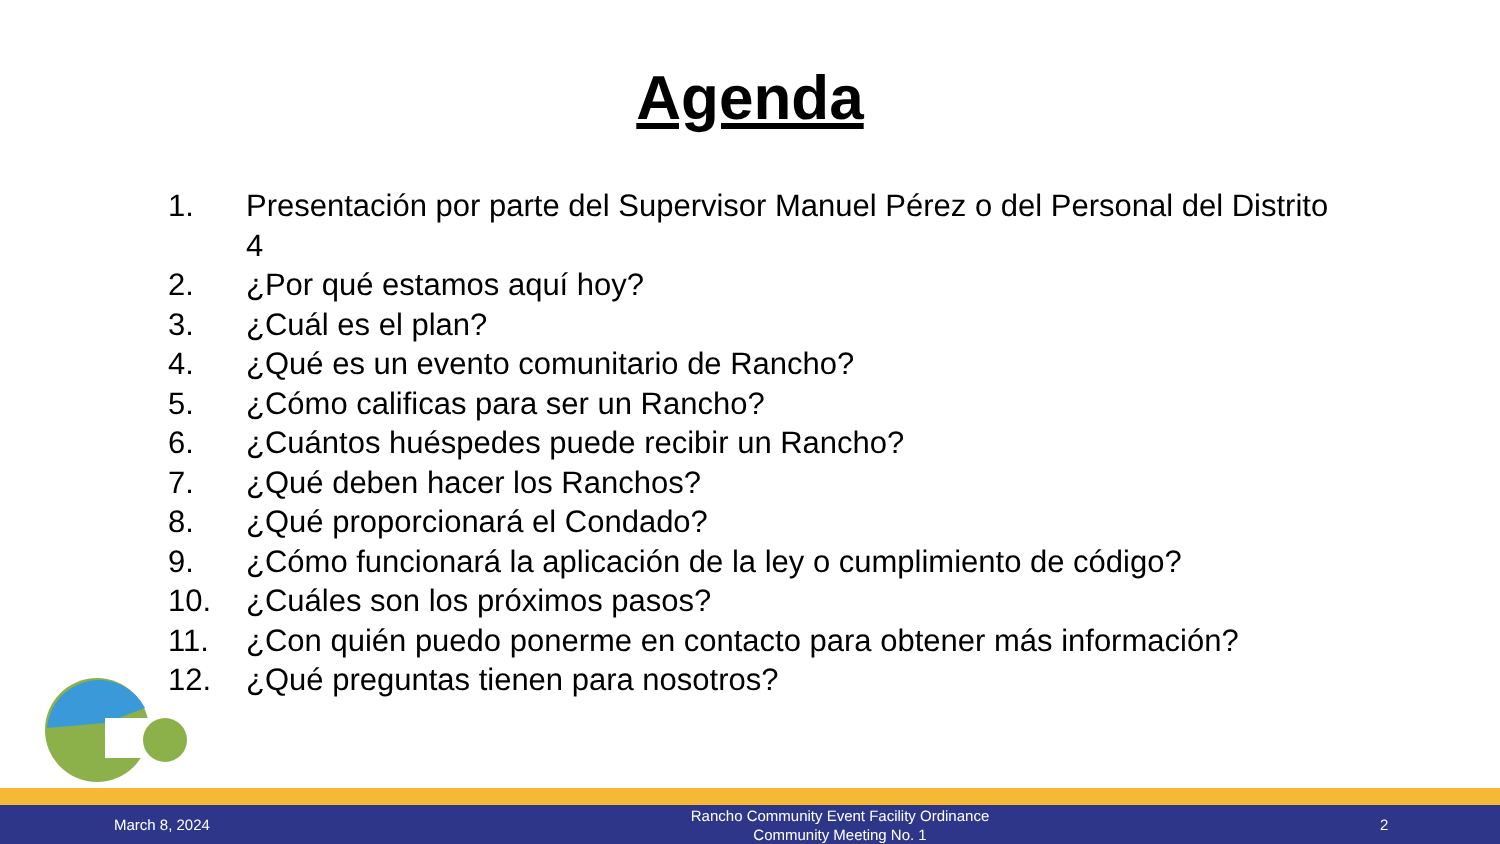Agenda
1. Presentación por parte del Supervisor Manuel Pérez o del Personal del Distrito 4
2. ¿Por qué estamos aquí hoy?
3. ¿Cuál es el plan?
4. ¿Qué es un evento comunitario de Rancho?
5. ¿Cómo calificas para ser un Rancho?
6. ¿Cuántos huéspedes puede recibir un Rancho?
7. ¿Qué deben hacer los Ranchos?
8. ¿Qué proporcionará el Condado?
9. ¿Cómo funcionará la aplicación de la ley o cumplimiento de código?
10. ¿Cuáles son los próximos pasos?
11. ¿Con quién puedo ponerme en contacto para obtener más información?
12. ¿Qué preguntas tienen para nosotros?
March 8, 2024 Rancho Community Event Facility Ordinance
Community Meeting No. 1 2